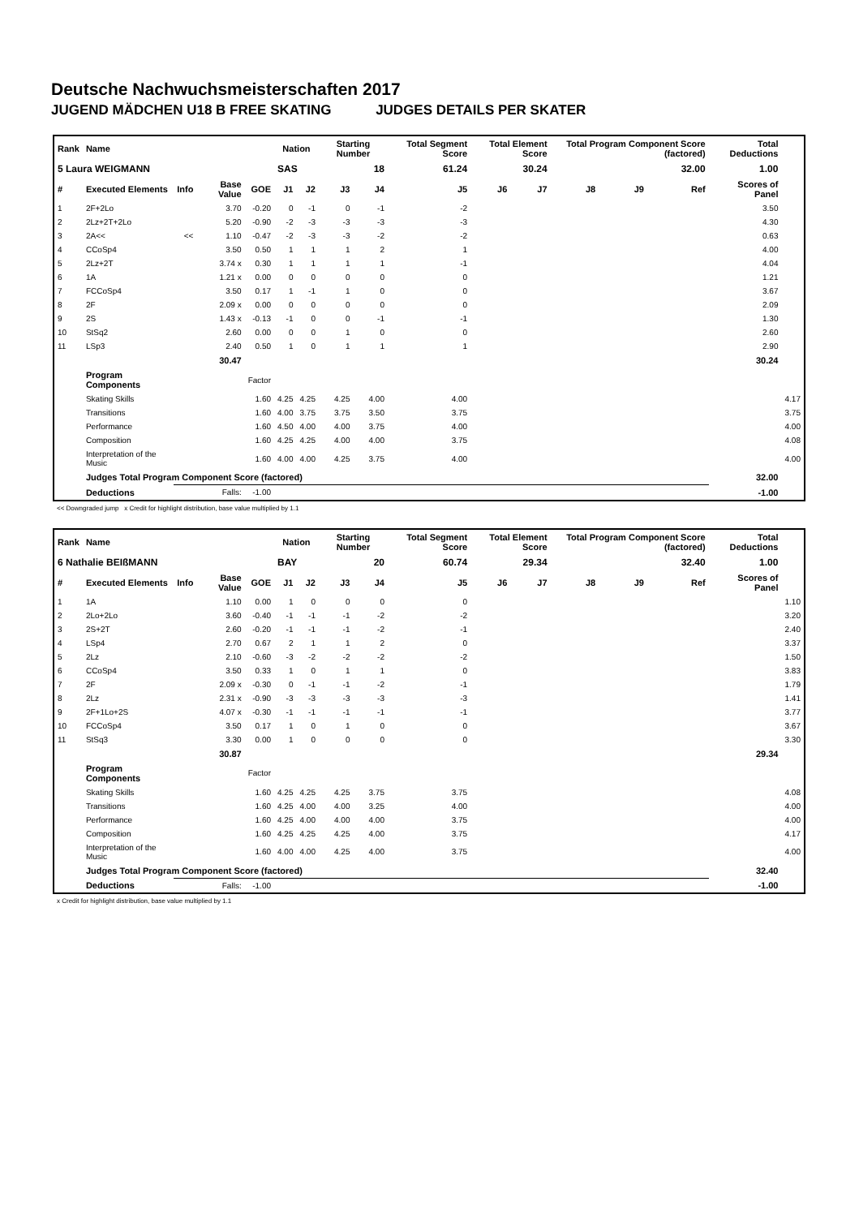Deutsche Nachwuchsmeisterschaften 2017
JUGEND MÄDCHEN U18 B FREE SKATING JUDGES DETAILS PER SKATER
| Rank | Name | | | | Nation | | Starting Number | | Total Segment Score | Total Element Score | | Total Program Component Score (factored) | | | Total Deductions | |
| --- | --- | --- | --- | --- | --- | --- | --- | --- | --- | --- | --- | --- | --- | --- | --- | --- |
| 5 Laura WEIGMANN | | | | | SAS | | 18 | | 61.24 | 30.24 | | 32.00 | | | 1.00 | |
| # | Executed Elements | Info | Base Value | GOE | J1 | J2 | J3 | J4 | J5 | J6 | J7 | J8 | J9 | Ref | Scores of Panel | |
| 1 | 2F+2Lo | | 3.70 | -0.20 | 0 | -1 | 0 | -1 | -2 | | | | | | 3.50 | |
| 2 | 2Lz+2T+2Lo | | 5.20 | -0.90 | -2 | -3 | -3 | -3 | -3 | | | | | | 4.30 | |
| 3 | 2A<< | << | 1.10 | -0.47 | -2 | -3 | -3 | -2 | -2 | | | | | | 0.63 | |
| 4 | CCoSp4 | | 3.50 | 0.50 | 1 | 1 | 1 | 2 | 1 | | | | | | 4.00 | |
| 5 | 2Lz+2T | | 3.74 x | 0.30 | 1 | 1 | 1 | 1 | -1 | | | | | | 4.04 | |
| 6 | 1A | | 1.21 x | 0.00 | 0 | 0 | 0 | 0 | 0 | | | | | | 1.21 | |
| 7 | FCCoSp4 | | 3.50 | 0.17 | 1 | -1 | 1 | 0 | 0 | | | | | | 3.67 | |
| 8 | 2F | | 2.09 x | 0.00 | 0 | 0 | 0 | 0 | 0 | | | | | | 2.09 | |
| 9 | 2S | | 1.43 x | -0.13 | -1 | 0 | 0 | -1 | -1 | | | | | | 1.30 | |
| 10 | StSq2 | | 2.60 | 0.00 | 0 | 0 | 1 | 0 | 0 | | | | | | 2.60 | |
| 11 | LSp3 | | 2.40 | 0.50 | 1 | 0 | 1 | 1 | 1 | | | | | | 2.90 | |
| | | | 30.47 | | | | | | | | | | | | 30.24 | |
| | Program Components | | | Factor | | | | | | | | | | | | |
| | Skating Skills | | | 1.60 | 4.25 | 4.25 | 4.25 | 4.00 | 4.00 | | | | | | | 4.17 |
| | Transitions | | | 1.60 | 4.00 | 3.75 | 3.75 | 3.50 | 3.75 | | | | | | | 3.75 |
| | Performance | | | 1.60 | 4.50 | 4.00 | 4.00 | 3.75 | 4.00 | | | | | | | 4.00 |
| | Composition | | | 1.60 | 4.25 | 4.25 | 4.00 | 4.00 | 3.75 | | | | | | | 4.08 |
| | Interpretation of the Music | | | 1.60 | 4.00 | 4.00 | 4.25 | 3.75 | 4.00 | | | | | | | 4.00 |
| | Judges Total Program Component Score (factored) | | | | | | | | | | | | | | 32.00 | |
| | Deductions | Falls: | | -1.00 | | | | | | | | | | | -1.00 | |
<< Downgraded jump x Credit for highlight distribution, base value multiplied by 1.1
| Rank | Name | | | | Nation | | Starting Number | | Total Segment Score | Total Element Score | | Total Program Component Score (factored) | | | Total Deductions | |
| --- | --- | --- | --- | --- | --- | --- | --- | --- | --- | --- | --- | --- | --- | --- | --- | --- |
| 6 Nathalie BEIßMANN | | | | | BAY | | 20 | | 60.74 | 29.34 | | 32.40 | | | 1.00 | |
| # | Executed Elements | Info | Base Value | GOE | J1 | J2 | J3 | J4 | J5 | J6 | J7 | J8 | J9 | Ref | Scores of Panel | |
| 1 | 1A | | 1.10 | 0.00 | 1 | 0 | 0 | 0 | 0 | | | | | | | 1.10 |
| 2 | 2Lo+2Lo | | 3.60 | -0.40 | -1 | -1 | -1 | -2 | -2 | | | | | | | 3.20 |
| 3 | 2S+2T | | 2.60 | -0.20 | -1 | -1 | -1 | -2 | -1 | | | | | | | 2.40 |
| 4 | LSp4 | | 2.70 | 0.67 | 2 | 1 | 1 | 2 | 0 | | | | | | | 3.37 |
| 5 | 2Lz | | 2.10 | -0.60 | -3 | -2 | -2 | -2 | -2 | | | | | | | 1.50 |
| 6 | CCoSp4 | | 3.50 | 0.33 | 1 | 0 | 1 | 1 | 0 | | | | | | | 3.83 |
| 7 | 2F | | 2.09 x | -0.30 | 0 | -1 | -1 | -2 | -1 | | | | | | | 1.79 |
| 8 | 2Lz | | 2.31 x | -0.90 | -3 | -3 | -3 | -3 | -3 | | | | | | | 1.41 |
| 9 | 2F+1Lo+2S | | 4.07 x | -0.30 | -1 | -1 | -1 | -1 | -1 | | | | | | | 3.77 |
| 10 | FCCoSp4 | | 3.50 | 0.17 | 1 | 0 | 1 | 0 | 0 | | | | | | | 3.67 |
| 11 | StSq3 | | 3.30 | 0.00 | 1 | 0 | 0 | 0 | 0 | | | | | | | 3.30 |
| | | | 30.87 | | | | | | | | | | | | 29.34 | |
| | Program Components | | | Factor | | | | | | | | | | | | |
| | Skating Skills | | | 1.60 | 4.25 | 4.25 | 4.25 | 3.75 | 3.75 | | | | | | | 4.08 |
| | Transitions | | | 1.60 | 4.25 | 4.00 | 4.00 | 3.25 | 4.00 | | | | | | | 4.00 |
| | Performance | | | 1.60 | 4.25 | 4.00 | 4.00 | 4.00 | 3.75 | | | | | | | 4.00 |
| | Composition | | | 1.60 | 4.25 | 4.25 | 4.25 | 4.00 | 3.75 | | | | | | | 4.17 |
| | Interpretation of the Music | | | 1.60 | 4.00 | 4.00 | 4.25 | 4.00 | 3.75 | | | | | | | 4.00 |
| | Judges Total Program Component Score (factored) | | | | | | | | | | | | | | 32.40 | |
| | Deductions | Falls: | | -1.00 | | | | | | | | | | | -1.00 | |
x Credit for highlight distribution, base value multiplied by 1.1